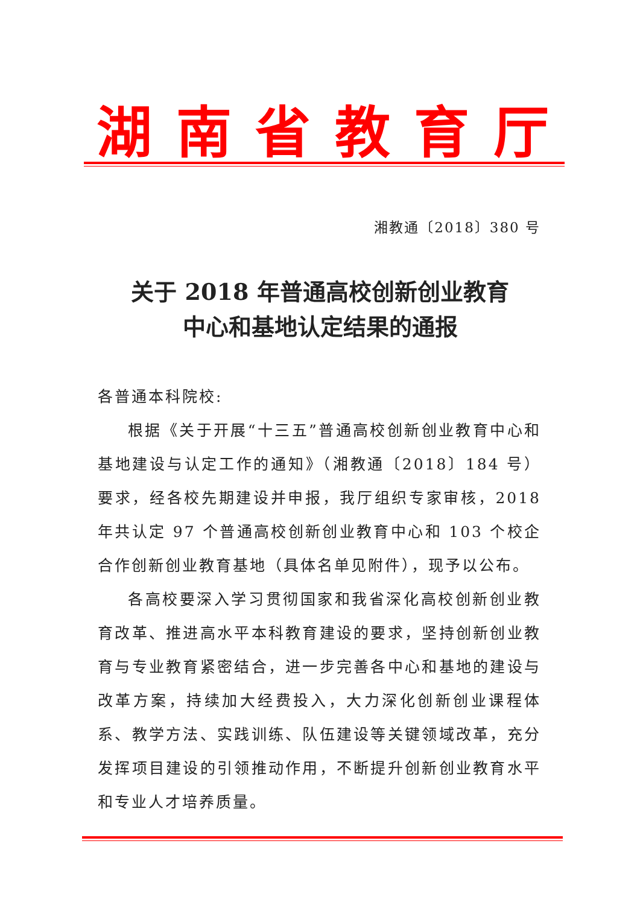湖南省教育厅
湘教通〔2018〕380 号
关于 2018 年普通高校创新创业教育
中心和基地认定结果的通报
各普通本科院校:
根据《关于开展“十三五”普通高校创新创业教育中心和基地建设与认定工作的通知》（湘教通〔2018〕184 号）要求，经各校先期建设并申报，我厅组织专家审核，2018 年共认定 97 个普通高校创新创业教育中心和 103 个校企合作创新创业教育基地（具体名单见附件），现予以公布。
各高校要深入学习贯彻国家和我省深化高校创新创业教育改革、推进高水平本科教育建设的要求，坚持创新创业教育与专业教育紧密结合，进一步完善各中心和基地的建设与改革方案，持续加大经费投入，大力深化创新创业课程体系、教学方法、实践训练、队伍建设等关键领域改革，充分发挥项目建设的引领推动作用，不断提升创新创业教育水平和专业人才培养质量。